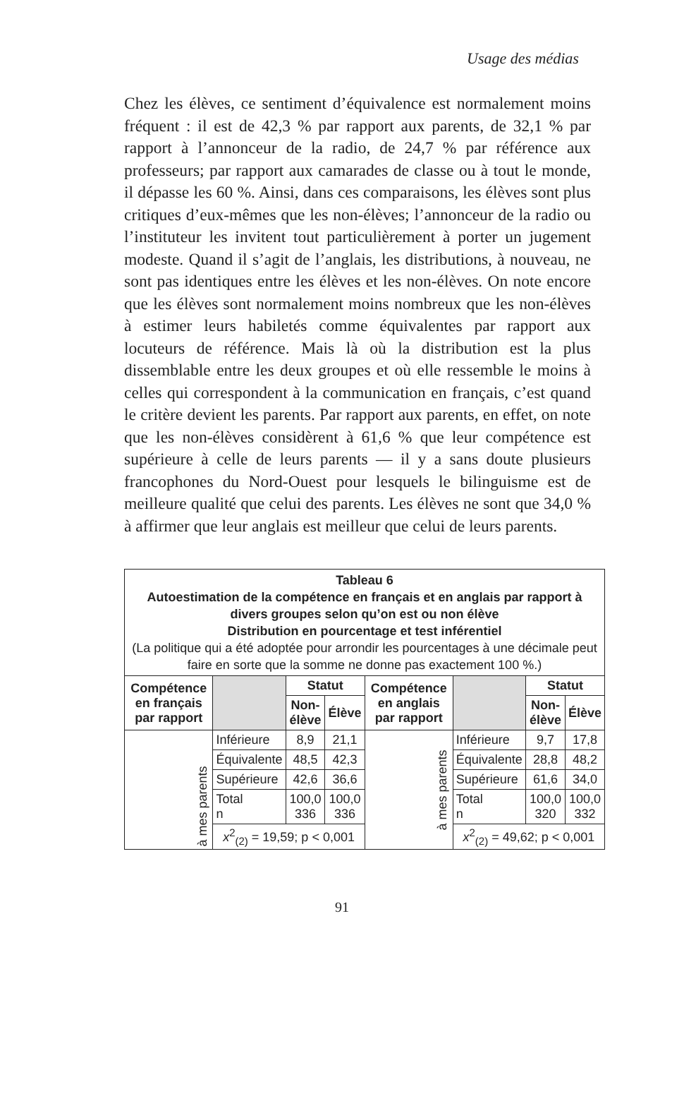Usage des médias
Chez les élèves, ce sentiment d’équivalence est normalement moins fréquent : il est de 42,3 % par rapport aux parents, de 32,1 % par rapport à l’annonceur de la radio, de 24,7 % par référence aux professeurs; par rapport aux camarades de classe ou à tout le monde, il dépasse les 60 %. Ainsi, dans ces comparaisons, les élèves sont plus critiques d’eux-mêmes que les non-élèves; l’annonceur de la radio ou l’instituteur les invitent tout particulièrement à porter un jugement modeste. Quand il s’agit de l’anglais, les distributions, à nouveau, ne sont pas identiques entre les élèves et les non-élèves. On note encore que les élèves sont normalement moins nombreux que les non-élèves à estimer leurs habiletés comme équivalentes par rapport aux locuteurs de référence. Mais là où la distribution est la plus dissemblable entre les deux groupes et où elle ressemble le moins à celles qui correspondent à la communication en français, c’est quand le critère devient les parents. Par rapport aux parents, en effet, on note que les non-élèves considèrent à 61,6 % que leur compétence est supérieure à celle de leurs parents — il y a sans doute plusieurs francophones du Nord-Ouest pour lesquels le bilinguisme est de meilleure qualité que celui des parents. Les élèves ne sont que 34,0 % à affirmer que leur anglais est meilleur que celui de leurs parents.
| Tableau 6 Autoestimation de la compétence en français et en anglais par rapport à divers groupes selon qu’on est ou non élève Distribution en pourcentage et test inférentiel (La politique qui a été adoptée pour arrondir les pourcentages à une décimale peut faire en sorte que la somme ne donne pas exactement 100 %.) | | | | | | | |
| Compétence en français par rapport | | Statut | | Compétence en anglais par rapport | | Statut | |
| | | Non-élève | Élève | | | Non-élève | Élève |
| à mes parents | Inférieure | 8,9 | 21,1 | à mes parents | Inférieure | 9,7 | 17,8 |
| | Équivalente | 48,5 | 42,3 | | Équivalente | 28,8 | 48,2 |
| | Supérieure | 42,6 | 36,6 | | Supérieure | 61,6 | 34,0 |
| | Total n | 100,0 336 | 100,0 336 | | Total n | 100,0 320 | 100,0 332 |
| | x<sup>2</sup><sub>(2)</sub> = 19,59; p < 0,001 | | | | x<sup>2</sup><sub>(2)</sub> = 49,62; p < 0,001 | | |
91